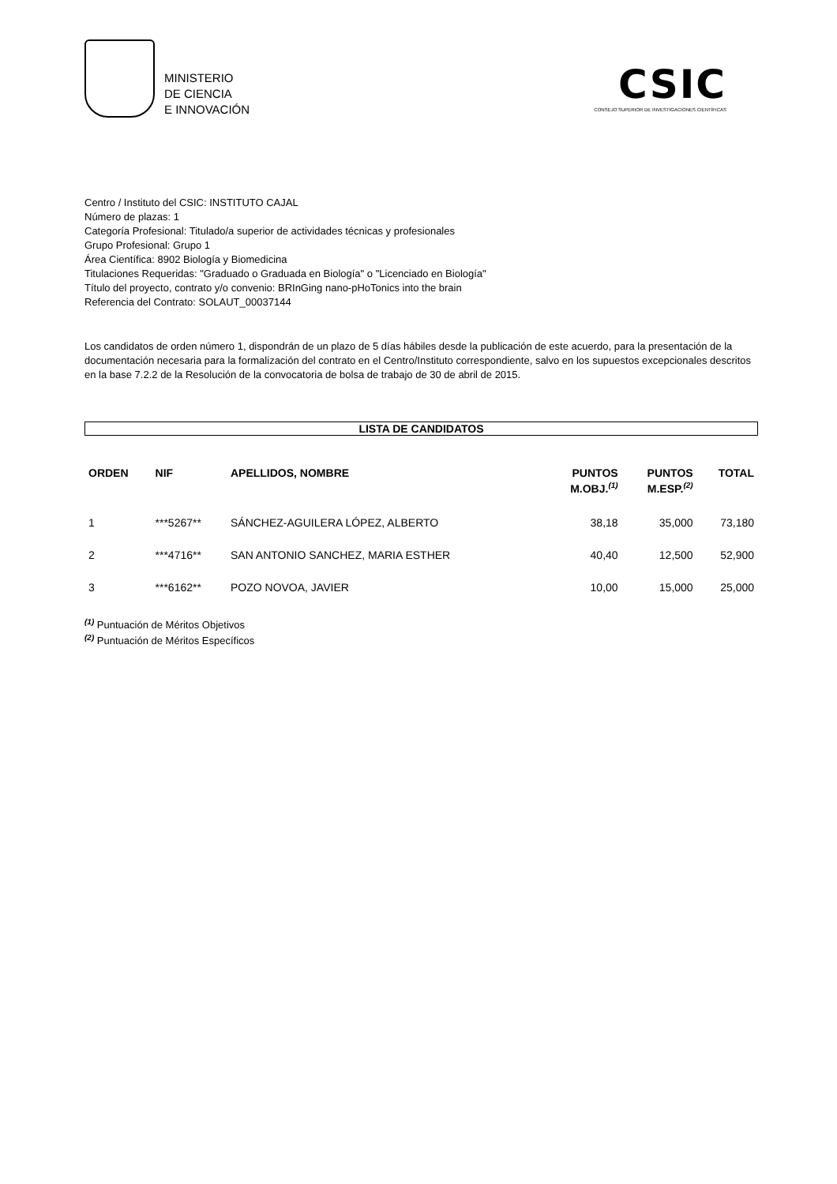MINISTERIO
DE CIENCIA
E INNOVACIÓN
CSIC
CONSEJO SUPERIOR DE INVESTIGACIONES CIENTÍFICAS
Centro / Instituto del CSIC: INSTITUTO CAJAL
Número de plazas: 1
Categoría Profesional: Titulado/a superior de actividades técnicas y profesionales
Grupo Profesional: Grupo 1
Área Científica: 8902 Biología y Biomedicina
Titulaciones Requeridas: "Graduado o Graduada en Biología" o "Licenciado en Biología"
Título del proyecto, contrato y/o convenio: BRInGing nano-pHoTonics into the brain
Referencia del Contrato: SOLAUT_00037144
Los candidatos de orden número 1, dispondrán de un plazo de 5 días hábiles desde la publicación de este acuerdo, para la presentación de la documentación necesaria para la formalización del contrato en el Centro/Instituto correspondiente, salvo en los supuestos excepcionales descritos en la base 7.2.2 de la Resolución de la convocatoria de bolsa de trabajo de 30 de abril de 2015.
LISTA DE CANDIDATOS
| ORDEN | NIF | APELLIDOS, NOMBRE | PUNTOS M.OBJ.<sup>(1)</sup> | PUNTOS M.ESP.<sup>(2)</sup> | TOTAL |
| --- | --- | --- | --- | --- | --- |
| 1 | ***5267** | SÁNCHEZ-AGUILERA LÓPEZ, ALBERTO | 38,18 | 35,000 | 73,180 |
| 2 | ***4716** | SAN ANTONIO SANCHEZ, MARIA ESTHER | 40,40 | 12,500 | 52,900 |
| 3 | ***6162** | POZO NOVOA, JAVIER | 10,00 | 15,000 | 25,000 |
<sup>(1)</sup> Puntuación de Méritos Objetivos
<sup>(2)</sup> Puntuación de Méritos Específicos